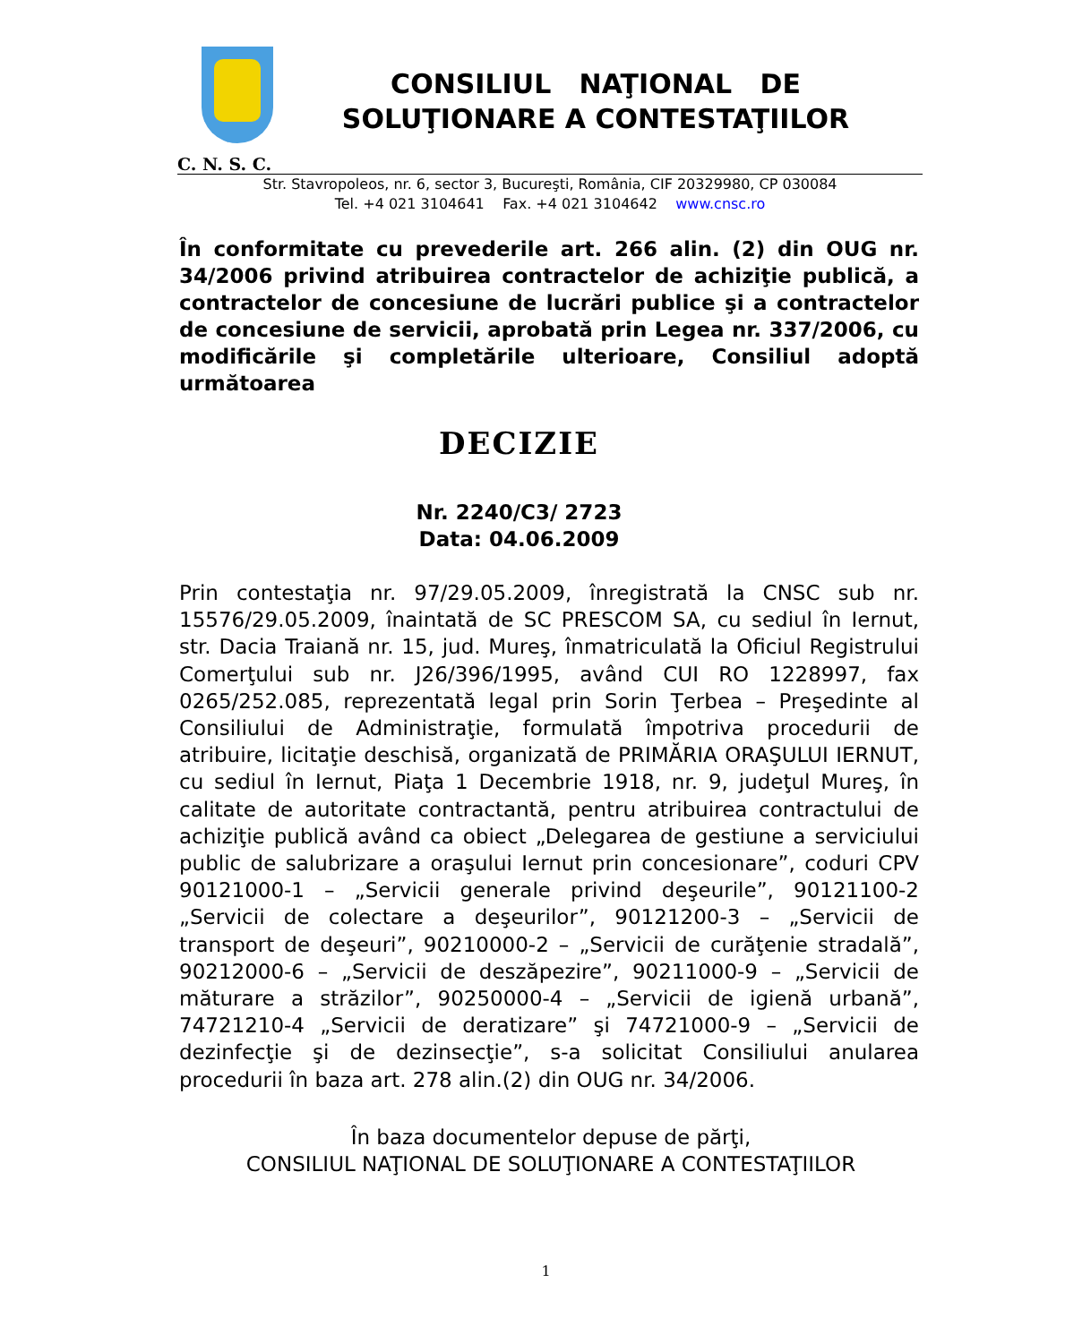CONSILIUL NAŢIONAL DE
SOLUŢIONARE A CONTESTAŢIILOR
C. N. S. C.
Str. Stavropoleos, nr. 6, sector 3, Bucureşti, România, CIF 20329980, CP 030084
Tel. +4 021 3104641 Fax. +4 021 3104642 www.cnsc.ro
În conformitate cu prevederile art. 266 alin. (2) din OUG nr. 34/2006 privind atribuirea contractelor de achiziţie publică, a contractelor de concesiune de lucrări publice şi a contractelor de concesiune de servicii, aprobată prin Legea nr. 337/2006, cu modificările şi completările ulterioare, Consiliul adoptă următoarea
DECIZIE
Nr. 2240/C3/ 2723
Data: 04.06.2009
Prin contestaţia nr. 97/29.05.2009, înregistrată la CNSC sub nr. 15576/29.05.2009, înaintată de SC PRESCOM SA, cu sediul în Iernut, str. Dacia Traiană nr. 15, jud. Mureş, înmatriculată la Oficiul Registrului Comerţului sub nr. J26/396/1995, având CUI RO 1228997, fax 0265/252.085, reprezentată legal prin Sorin Ţerbea – Preşedinte al Consiliului de Administraţie, formulată împotriva procedurii de atribuire, licitaţie deschisă, organizată de PRIMĂRIA ORAŞULUI IERNUT, cu sediul în Iernut, Piaţa 1 Decembrie 1918, nr. 9, judeţul Mureş, în calitate de autoritate contractantă, pentru atribuirea contractului de achiziţie publică având ca obiect „Delegarea de gestiune a serviciului public de salubrizare a oraşului Iernut prin concesionare”, coduri CPV 90121000-1 – „Servicii generale privind deşeurile”, 90121100-2 „Servicii de colectare a deşeurilor”, 90121200-3 – „Servicii de transport de deşeuri”, 90210000-2 – „Servicii de curăţenie stradală”, 90212000-6 – „Servicii de deszăpezire”, 90211000-9 – „Servicii de măturare a străzilor”, 90250000-4 – „Servicii de igienă urbană”, 74721210-4 „Servicii de deratizare” şi 74721000-9 – „Servicii de dezinfecţie şi de dezinsecţie”, s-a solicitat Consiliului anularea procedurii în baza art. 278 alin.(2) din OUG nr. 34/2006.
În baza documentelor depuse de părţi,
CONSILIUL NAŢIONAL DE SOLUŢIONARE A CONTESTAŢIILOR
1